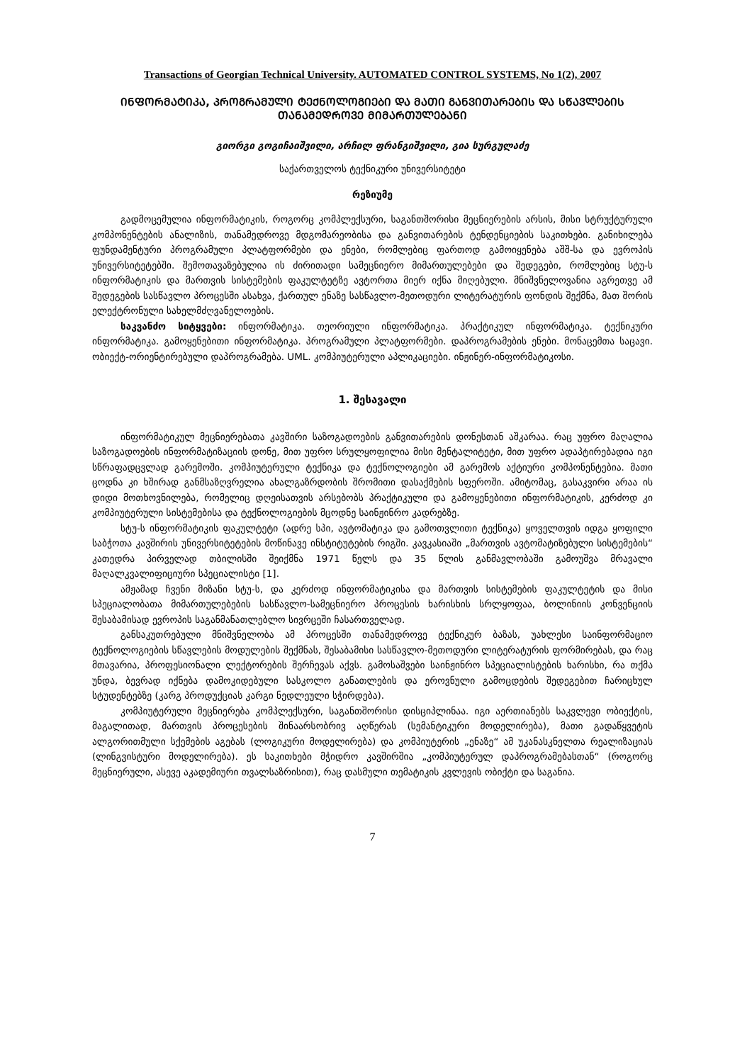Transactions of Georgian Technical University. AUTOMATED CONTROL SYSTEMS, No 1(2), 2007
ᲘᲜᲤᲝᲠᲛᲐᲢᲘᲙᲐ, ᲞᲠᲝᲒᲠᲐᲛᲣᲚᲘ ᲢᲔᲥᲜᲝᲚᲝᲒᲘᲔᲑᲘ ᲓᲐ ᲛᲐᲗᲘ ᲒᲐᲜᲕᲘᲗᲐᲠᲔᲑᲘᲡ ᲓᲐ ᲡᲬᲐᲕᲚᲔᲑᲘᲡ ᲗᲐᲜᲐᲛᲔᲓᲠᲝᲕᲔ ᲛᲘᲛᲐᲠᲗᲣᲚᲔᲑᲐᲜᲘ
გიორგი გოგიჩაიშვილი, არჩილ ფრანგიშვილი, გია სურგულაძე
საქართველოს ტექნიკური უნივერსიტეტი
რეზიუმე
გადმოცემულია ინფორმატიკის, როგორც კომპლექსური, საგანთშორისი მეცნიერების არსის, მისი სტრუქტურული კომპონენტების ანალიზის, თანამედროვე მდგომარეობისა და განვითარების ტენდენციების საკითხები. განიხილება ფუნდამენტური პროგრამული პლატფორმები და ენები, რომლებიც ფართოდ გამოიყენება აშშ-სა და ევროპის უნივერსიტეტებში. შემოთავაზებულია ის ძირითადი სამეცნიერო მიმართულებები და შედეგები, რომლებიც სტუ-ს ინფორმატიკის და მართვის სისტემების ფაკულტეტზე ავტორთა მიერ იქნა მიღებული. მნიშვნელოვანია აგრეთვე ამ შედეგების სასწავლო პროცესში ასახვა, ქართულ ენაზე სასწავლო-მეთოდური ლიტერატურის ფონდის შექმნა, მათ შორის ელექტრონული სახელმძღვანელოების.
საკვანძო სიტყვები: ინფორმატიკა. თეორიული ინფორმატიკა. პრაქტიკულ ინფორმატიკა. ტექნიკური ინფორმატიკა. გამოყენებითი ინფორმატიკა. პროგრამული პლატფორმები. დაპროგრამების ენები. მონაცემთა საცავი. ობიექტ-ორიენტირებული დაპროგრამება. UML. კომპიუტერული აპლიკაციები. ინჟინერ-ინფორმატიკოსი.
1. შესავალი
ინფორმატიკულ მეცნიერებათა კავშირი საზოგადოების განვითარების დონესთან აშკარაა. რაც უფრო მაღალია საზოგადოების ინფორმატიზაციის დონე, მით უფრო სრულყოფილია მისი მენტალიტეტი, მით უფრო ადაპტირებადია იგი სწრაფადცვლად გარემოში. კომპიუტერული ტექნიკა და ტექნოლოგიები ამ გარემოს აქტიური კომპონენტებია. მათი ცოდნა კი ხშირად განმსაზღვრელია ახალგაზრდობის შრომითი დასაქმების სფეროში. ამიტომაც, გასაკვირი არაა ის დიდი მოთხოვნილება, რომელიც დღეისათვის არსებობს პრაქტიკული და გამოყენებითი ინფორმატიკის, კერძოდ კი კომპიუტერული სისტემებისა და ტექნოლოგიების მცოდნე საინჟინრო კადრებზე.
სტუ-ს ინფორმატიკის ფაკულტეტი (ადრე სპი, ავტომატიკა და გამოთვლითი ტექნიკა) ყოველთვის იდგა ყოფილი საბჭოთა კავშირის უნივერსიტეტების მოწინავე ინსტიტუტების რიგში. კავკასიაში „მართვის ავტომატიზებული სისტემების“ კათედრა პირველად თბილისში შეიქმნა 1971 წელს და 35 წლის განმავლობაში გამოუშვა მრავალი მაღალკვალიფიციური სპეციალისტი [1].
ამჟამად ჩვენი მიზანი სტუ-ს, და კერძოდ ინფორმატიკისა და მართვის სისტემების ფაკულტეტის და მისი სპეციალობათა მიმართულებების სასწავლო-სამეცნიერო პროცესის ხარისხის სრლყოფაა, ბოლინიის კონვენციის შესაბამისად ევროპის საგანმანათლებლო სივრცეში ჩასართველად.
განსაკუთრებული მნიშვნელობა ამ პროცესში თანამედროვე ტექნიკურ ბაზას, უახლესი საინფორმაციო ტექნოლოგიების სწავლების მოდულების შექმნას, შესაბამისი სასწავლო-მეთოდური ლიტერატურის ფორმირებას, და რაც მთავარია, პროფესიონალი ლექტორების შერჩევას აქვს. გამოსაშვები საინჟინრო სპეციალისტების ხარისხი, რა თქმა უნდა, ბევრად იქნება დამოკიდებული სასკოლო განათლების და ეროვნული გამოცდების შედეგებით ჩარიცხულ სტუდენტებზე (კარგ პროდუქციას კარგი ნედლეული სჭირდება).
კომპიუტერული მეცნიერება კომპლექსური, საგანთშორისი დისციპლინაა. იგი აერთიანებს საკვლევი ობიექტის, მაგალითად, მართვის პროცესების შინაარსობრივ აღწერას (სემანტიკური მოდელირება), მათი გადაწყვეტის ალგორითმული სქემების აგებას (ლოგიკური მოდელირება) და კომპიუტერის „ენაზე“ ამ უკანასკნელთა რეალიზაციას (ლინგვისტური მოდელირება). ეს საკითხები მჭიდრო კავშირშია „კომპიუტერულ დაპროგრამებასთან“ (როგორც მეცნიერული, ასევე აკადემიური თვალსაზრისით), რაც დასმული თემატიკის კვლევის ობიქტი და საგანია.
7